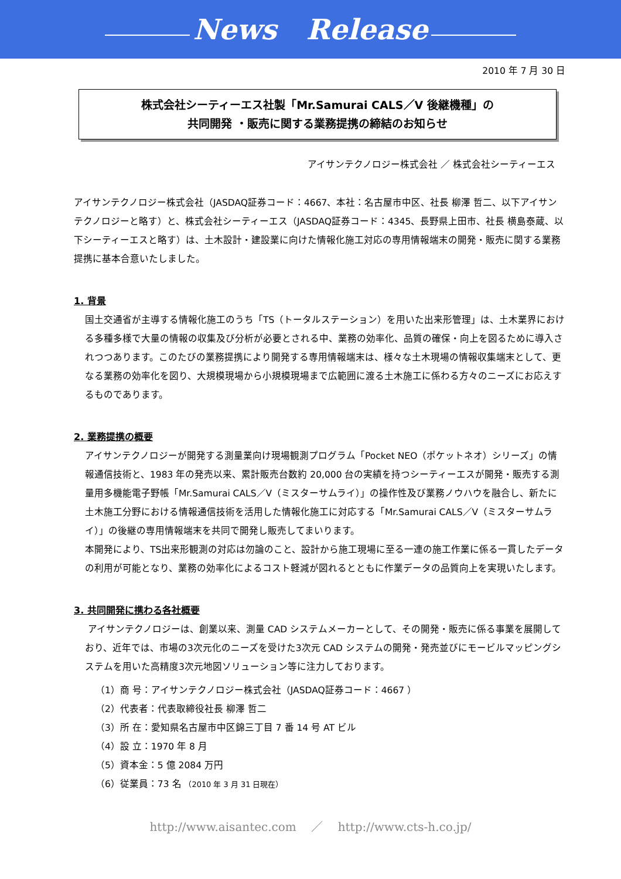News Release
2010 年 7 月 30 日
株式会社シーティーエス社製「Mr.Samurai CALS／V 後継機種」の
共同開発 ・販売に関する業務提携の締結のお知らせ
アイサンテクノロジー株式会社 ／ 株式会社シーティーエス
アイサンテクノロジー株式会社（JASDAQ証券コード：4667、本社：名古屋市中区、社長 柳澤 哲二、以下アイサンテクノロジーと略す）と、株式会社シーティーエス（JASDAQ証券コード：4345、長野県上田市、社長 横島泰蔵、以下シーティーエスと略す）は、土木設計・建設業に向けた情報化施工対応の専用情報端末の開発・販売に関する業務提携に基本合意いたしました。
1. 背景
国土交通省が主導する情報化施工のうち「TS（トータルステーション）を用いた出来形管理」は、土木業界における多種多様で大量の情報の収集及び分析が必要とされる中、業務の効率化、品質の確保・向上を図るために導入されつつあります。このたびの業務提携により開発する専用情報端末は、様々な土木現場の情報収集端末として、更なる業務の効率化を図り、大規模現場から小規模現場まで広範囲に渡る土木施工に係わる方々のニーズにお応えするものであります。
2. 業務提携の概要
アイサンテクノロジーが開発する測量業向け現場観測プログラム「Pocket NEO（ポケットネオ）シリーズ」の情報通信技術と、1983 年の発売以来、累計販売台数約 20,000 台の実績を持つシーティーエスが開発・販売する測量用多機能電子野帳「Mr.Samurai CALS／V（ミスターサムライ）」の操作性及び業務ノウハウを融合し、新たに土木施工分野における情報通信技術を活用した情報化施工に対応する「Mr.Samurai CALS／V（ミスターサムライ）」の後継の専用情報端末を共同で開発し販売してまいります。
本開発により、TS出来形観測の対応は勿論のこと、設計から施工現場に至る一連の施工作業に係る一貫したデータの利用が可能となり、業務の効率化によるコスト軽減が図れるとともに作業データの品質向上を実現いたします。
3. 共同開発に携わる各社概要
アイサンテクノロジーは、創業以来、測量 CAD システムメーカーとして、その開発・販売に係る事業を展開しており、近年では、市場の3次元化のニーズを受けた3次元 CAD システムの開発・発売並びにモービルマッピングシステムを用いた高精度3次元地図ソリューション等に注力しております。
（1）商 号：アイサンテクノロジー株式会社（JASDAQ証券コード：4667 ）
（2）代表者：代表取締役社長 柳澤 哲二
（3）所 在：愛知県名古屋市中区錦三丁目 7 番 14 号 AT ビル
（4）設 立：1970 年 8 月
（5）資本金：5 億 2084 万円
（6）従業員：73 名 （2010 年 3 月 31 日現在）
http://www.aisantec.com ／ http://www.cts-h.co.jp/